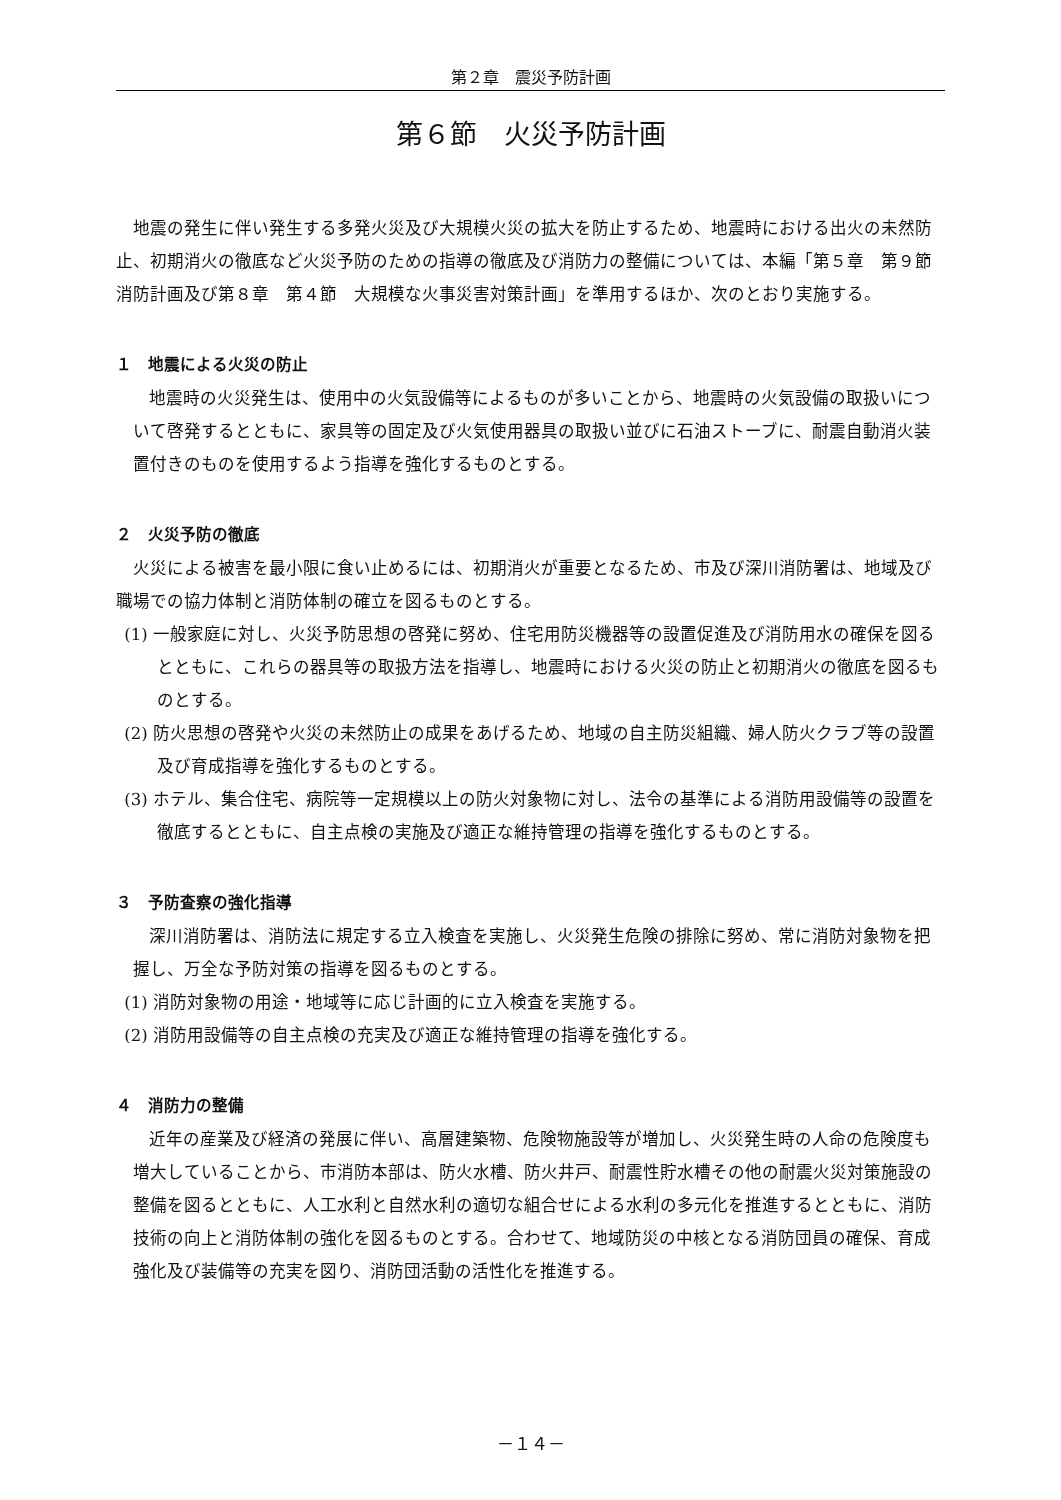第２章　震災予防計画
第６節　火災予防計画
地震の発生に伴い発生する多発火災及び大規模火災の拡大を防止するため、地震時における出火の未然防止、初期消火の徹底など火災予防のための指導の徹底及び消防力の整備については、本編「第５章　第９節　消防計画及び第８章　第４節　大規模な火事災害対策計画」を準用するほか、次のとおり実施する。
１　地震による火災の防止
地震時の火災発生は、使用中の火気設備等によるものが多いことから、地震時の火気設備の取扱いについて啓発するとともに、家具等の固定及び火気使用器具の取扱い並びに石油ストーブに、耐震自動消火装置付きのものを使用するよう指導を強化するものとする。
２　火災予防の徹底
火災による被害を最小限に食い止めるには、初期消火が重要となるため、市及び深川消防署は、地域及び職場での協力体制と消防体制の確立を図るものとする。
(1) 一般家庭に対し、火災予防思想の啓発に努め、住宅用防災機器等の設置促進及び消防用水の確保を図るとともに、これらの器具等の取扱方法を指導し、地震時における火災の防止と初期消火の徹底を図るものとする。
(2) 防火思想の啓発や火災の未然防止の成果をあげるため、地域の自主防災組織、婦人防火クラブ等の設置及び育成指導を強化するものとする。
(3) ホテル、集合住宅、病院等一定規模以上の防火対象物に対し、法令の基準による消防用設備等の設置を徹底するとともに、自主点検の実施及び適正な維持管理の指導を強化するものとする。
３　予防査察の強化指導
深川消防署は、消防法に規定する立入検査を実施し、火災発生危険の排除に努め、常に消防対象物を把握し、万全な予防対策の指導を図るものとする。
(1) 消防対象物の用途・地域等に応じ計画的に立入検査を実施する。
(2) 消防用設備等の自主点検の充実及び適正な維持管理の指導を強化する。
４　消防力の整備
近年の産業及び経済の発展に伴い、高層建築物、危険物施設等が増加し、火災発生時の人命の危険度も増大していることから、市消防本部は、防火水槽、防火井戸、耐震性貯水槽その他の耐震火災対策施設の整備を図るとともに、人工水利と自然水利の適切な組合せによる水利の多元化を推進するとともに、消防技術の向上と消防体制の強化を図るものとする。合わせて、地域防災の中核となる消防団員の確保、育成強化及び装備等の充実を図り、消防団活動の活性化を推進する。
－１４－